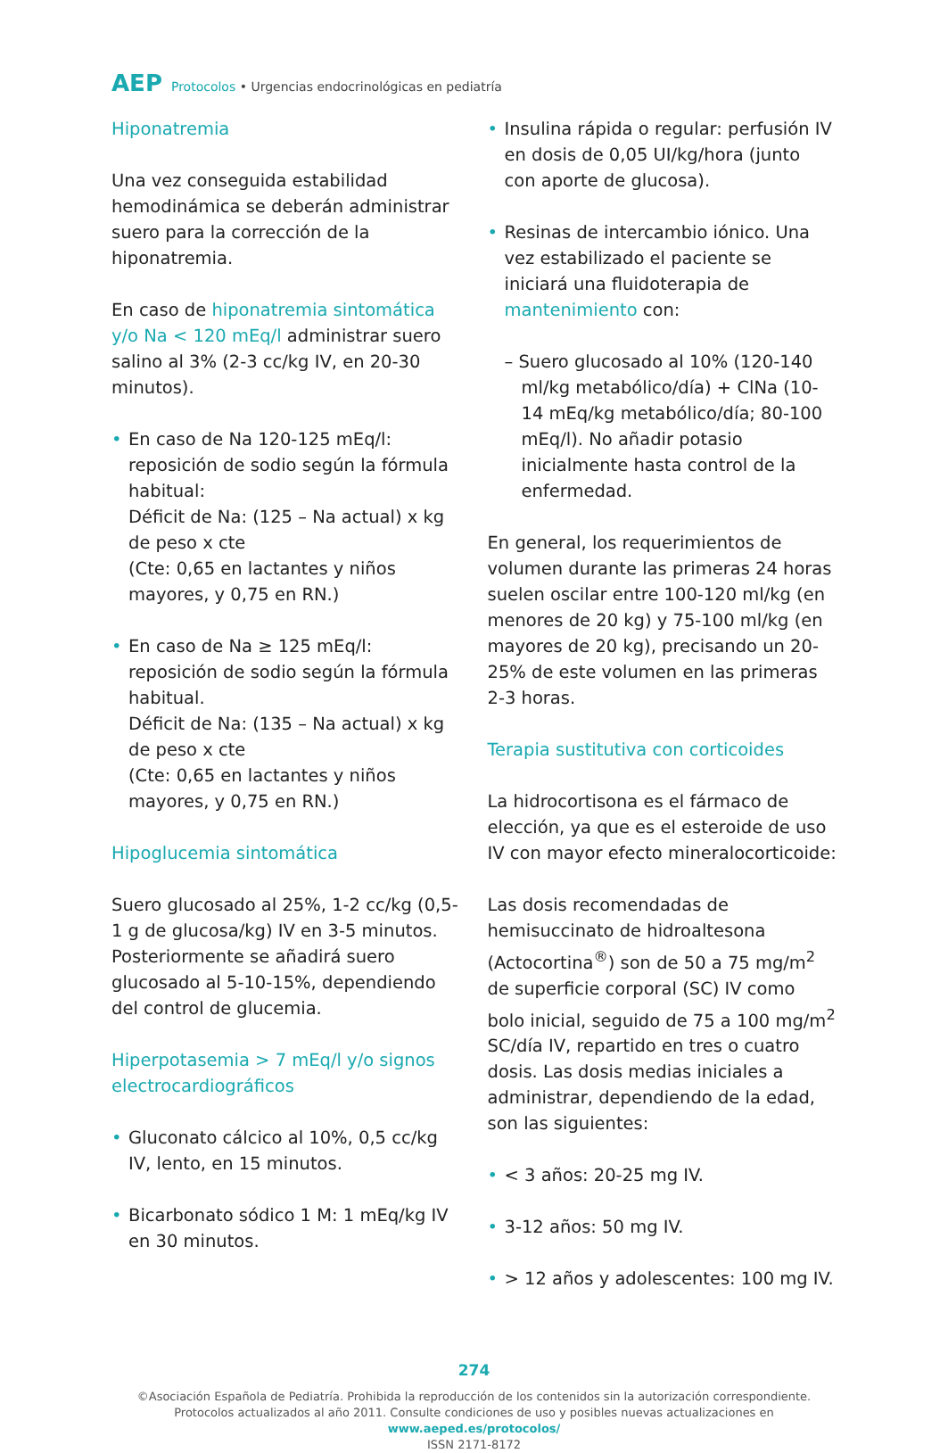AEP Protocolos • Urgencias endocrinológicas en pediatría
Hiponatremia
Una vez conseguida estabilidad hemodinámica se deberán administrar suero para la corrección de la hiponatremia.
En caso de hiponatremia sintomática y/o Na < 120 mEq/l administrar suero salino al 3% (2-3 cc/kg IV, en 20-30 minutos).
En caso de Na 120-125 mEq/l: reposición de sodio según la fórmula habitual:
Déficit de Na: (125 – Na actual) x kg de peso x cte
(Cte: 0,65 en lactantes y niños mayores, y 0,75 en RN.)
En caso de Na ≥ 125 mEq/l: reposición de sodio según la fórmula habitual.
Déficit de Na: (135 – Na actual) x kg de peso x cte
(Cte: 0,65 en lactantes y niños mayores, y 0,75 en RN.)
Hipoglucemia sintomática
Suero glucosado al 25%, 1-2 cc/kg (0,5-1 g de glucosa/kg) IV en 3-5 minutos. Posteriormente se añadirá suero glucosado al 5-10-15%, dependiendo del control de glucemia.
Hiperpotasemia > 7 mEq/l y/o signos electrocardiográficos
Gluconato cálcico al 10%, 0,5 cc/kg IV, lento, en 15 minutos.
Bicarbonato sódico 1 M: 1 mEq/kg IV en 30 minutos.
Insulina rápida o regular: perfusión IV en dosis de 0,05 UI/kg/hora (junto con aporte de glucosa).
Resinas de intercambio iónico. Una vez estabilizado el paciente se iniciará una fluidoterapia de mantenimiento con:
– Suero glucosado al 10% (120-140 ml/kg metabólico/día) + ClNa (10-14 mEq/kg metabólico/día; 80-100 mEq/l). No añadir potasio inicialmente hasta control de la enfermedad.
En general, los requerimientos de volumen durante las primeras 24 horas suelen oscilar entre 100-120 ml/kg (en menores de 20 kg) y 75-100 ml/kg (en mayores de 20 kg), precisando un 20-25% de este volumen en las primeras 2-3 horas.
Terapia sustitutiva con corticoides
La hidrocortisona es el fármaco de elección, ya que es el esteroide de uso IV con mayor efecto mineralocorticoide:
Las dosis recomendadas de hemisuccinato de hidroaltesona (Actocortina<sup>®</sup>) son de 50 a 75 mg/m<sup>2</sup> de superficie corporal (SC) IV como bolo inicial, seguido de 75 a 100 mg/m<sup>2</sup> SC/día IV, repartido en tres o cuatro dosis. Las dosis medias iniciales a administrar, dependiendo de la edad, son las siguientes:
< 3 años: 20-25 mg IV.
3-12 años: 50 mg IV.
> 12 años y adolescentes: 100 mg IV.
274
©Asociación Española de Pediatría. Prohibida la reproducción de los contenidos sin la autorización correspondiente.
Protocolos actualizados al año 2011. Consulte condiciones de uso y posibles nuevas actualizaciones en www.aeped.es/protocolos/
ISSN 2171-8172